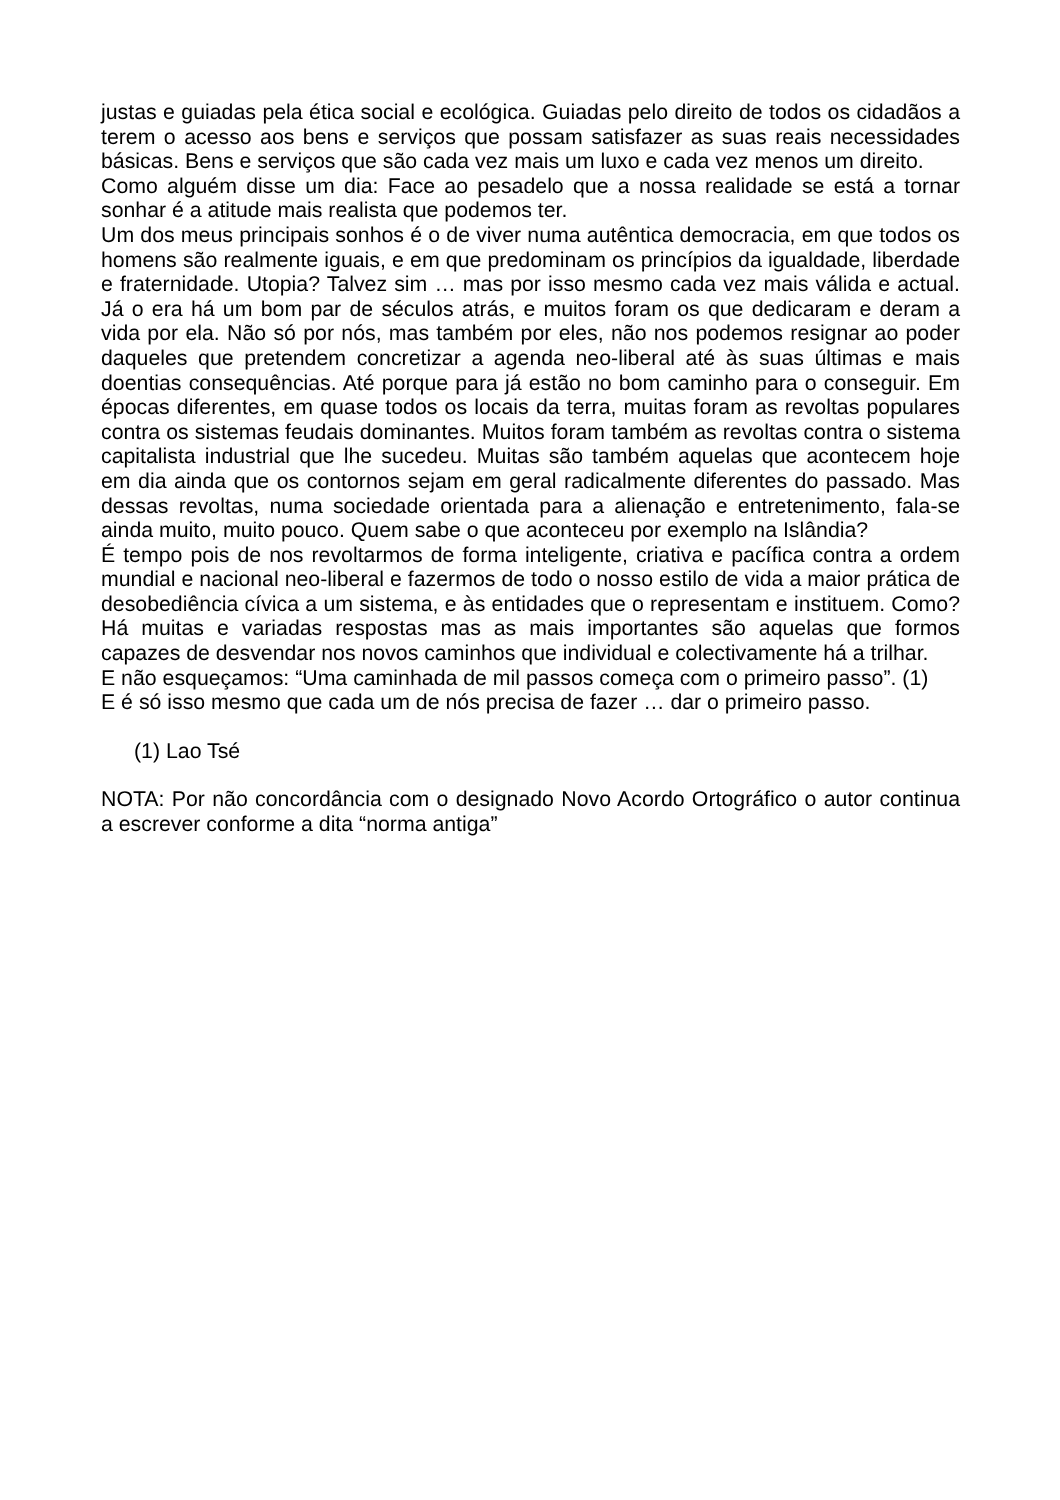justas e guiadas pela ética social e ecológica. Guiadas pelo direito de todos os cidadãos a terem o acesso aos bens e serviços que possam satisfazer as suas reais necessidades básicas. Bens e serviços que são cada vez mais um luxo e cada vez menos um direito.
Como alguém disse um dia: Face ao pesadelo que a nossa realidade se está a tornar sonhar é a atitude mais realista que podemos ter.
Um dos meus principais sonhos é o de viver numa autêntica democracia, em que todos os homens são realmente iguais, e em que predominam os princípios da igualdade, liberdade e fraternidade. Utopia? Talvez sim … mas por isso mesmo cada vez mais válida e actual. Já o era há um bom par de séculos atrás, e muitos foram os que dedicaram e deram a vida por ela. Não só por nós, mas também por eles, não nos podemos resignar ao poder daqueles que pretendem concretizar a agenda neo-liberal até às suas últimas e mais doentias consequências. Até porque para já estão no bom caminho para o conseguir. Em épocas diferentes, em quase todos os locais da terra, muitas foram as revoltas populares contra os sistemas feudais dominantes. Muitos foram também as revoltas contra o sistema capitalista industrial que lhe sucedeu. Muitas são também aquelas que acontecem hoje em dia ainda que os contornos sejam em geral radicalmente diferentes do passado. Mas dessas revoltas, numa sociedade orientada para a alienação e entretenimento, fala-se ainda muito, muito pouco. Quem sabe o que aconteceu por exemplo na Islândia?
É tempo pois de nos revoltarmos de forma inteligente, criativa e pacífica contra a ordem mundial e nacional neo-liberal e fazermos de todo o nosso estilo de vida a maior prática de desobediência cívica a um sistema, e às entidades que o representam e instituem. Como? Há muitas e variadas respostas mas as mais importantes são aquelas que formos capazes de desvendar nos novos caminhos que individual e colectivamente há a trilhar.
E não esqueçamos: “Uma caminhada de mil passos começa com o primeiro passo”. (1)
E é só isso mesmo que cada um de nós precisa de fazer … dar o primeiro passo.
(1) Lao Tsé
NOTA: Por não concordância com o designado Novo Acordo Ortográfico o autor continua a escrever conforme a dita “norma antiga”